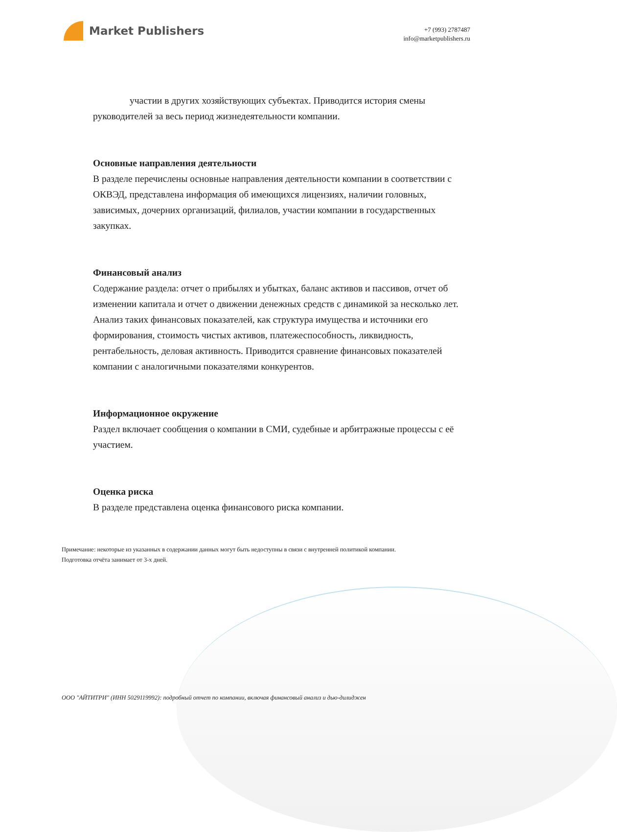Market Publishers
+7 (993) 2787487
info@marketpublishers.ru
участии в других хозяйствующих субъектах. Приводится история смены руководителей за весь период жизнедеятельности компании.
Основные направления деятельности
В разделе перечислены основные направления деятельности компании в соответствии с ОКВЭД, представлена информация об имеющихся лицензиях, наличии головных, зависимых, дочерних организаций, филиалов, участии компании в государственных закупках.
Финансовый анализ
Содержание раздела: отчет о прибылях и убытках, баланс активов и пассивов, отчет об изменении капитала и отчет о движении денежных средств с динамикой за несколько лет. Анализ таких финансовых показателей, как структура имущества и источники его формирования, стоимость чистых активов, платежеспособность, ликвидность, рентабельность, деловая активность. Приводится сравнение финансовых показателей компании с аналогичными показателями конкурентов.
Информационное окружение
Раздел включает сообщения о компании в СМИ, судебные и арбитражные процессы с её участием.
Оценка риска
В разделе представлена оценка финансового риска компании.
Примечание: некоторые из указанных в содержании данных могут быть недоступны в связи с внутренней политикой компании.
Подготовка отчёта занимает от 3-х дней.
ООО "АЙТИТРИ" (ИНН 5029119992): подробный отчет по компании, включая финансовый анализ и дью-дилиджен